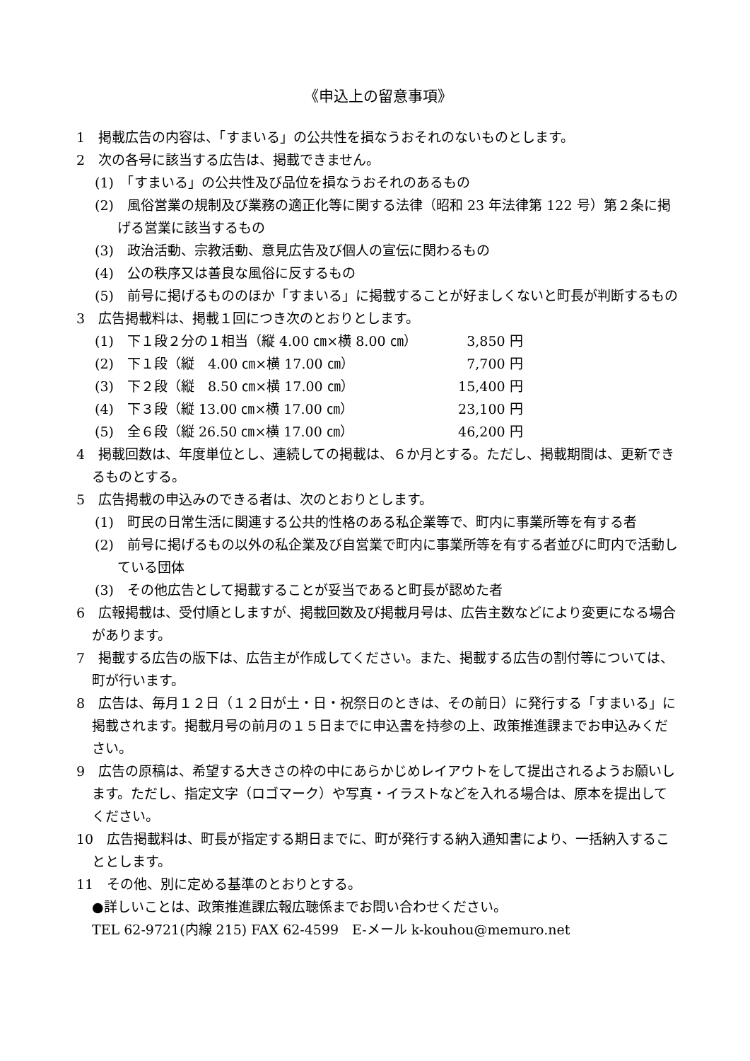《申込上の留意事項》
1　掲載広告の内容は、「すまいる」の公共性を損なうおそれのないものとします。
2　次の各号に該当する広告は、掲載できません。
(1)　「すまいる」の公共性及び品位を損なうおそれのあるもの
(2)　風俗営業の規制及び業務の適正化等に関する法律（昭和 23 年法律第 122 号）第２条に掲げる営業に該当するもの
(3)　政治活動、宗教活動、意見広告及び個人の宣伝に関わるもの
(4)　公の秩序又は善良な風俗に反するもの
(5)　前号に掲げるもののほか「すまいる」に掲載することが好ましくないと町長が判断するもの
3　広告掲載料は、掲載１回につき次のとおりとします。
| (1) 下１段２分の１相当（縦 4.00 ㎝×横 8.00 ㎝） | 3,850 円 |
| (2) 下１段（縦 4.00 ㎝×横 17.00 ㎝） | 7,700 円 |
| (3) 下２段（縦 8.50 ㎝×横 17.00 ㎝） | 15,400 円 |
| (4) 下３段（縦 13.00 ㎝×横 17.00 ㎝） | 23,100 円 |
| (5) 全６段（縦 26.50 ㎝×横 17.00 ㎝） | 46,200 円 |
4　掲載回数は、年度単位とし、連続しての掲載は、６か月とする。ただし、掲載期間は、更新できるものとする。
5　広告掲載の申込みのできる者は、次のとおりとします。
(1)　町民の日常生活に関連する公共的性格のある私企業等で、町内に事業所等を有する者
(2)　前号に掲げるもの以外の私企業及び自営業で町内に事業所等を有する者並びに町内で活動している団体
(3)　その他広告として掲載することが妥当であると町長が認めた者
6　広報掲載は、受付順としますが、掲載回数及び掲載月号は、広告主数などにより変更になる場合があります。
7　掲載する広告の版下は、広告主が作成してください。また、掲載する広告の割付等については、町が行います。
8　広告は、毎月１２日（１２日が土・日・祝祭日のときは、その前日）に発行する「すまいる」に掲載されます。掲載月号の前月の１５日までに申込書を持参の上、政策推進課までお申込みください。
9　広告の原稿は、希望する大きさの枠の中にあらかじめレイアウトをして提出されるようお願いします。ただし、指定文字（ロゴマーク）や写真・イラストなどを入れる場合は、原本を提出してください。
10　広告掲載料は、町長が指定する期日までに、町が発行する納入通知書により、一括納入することとします。
11　その他、別に定める基準のとおりとする。
●詳しいことは、政策推進課広報広聴係までお問い合わせください。
TEL 62-9721(内線 215) FAX 62-4599　E-メール k-kouhou@memuro.net